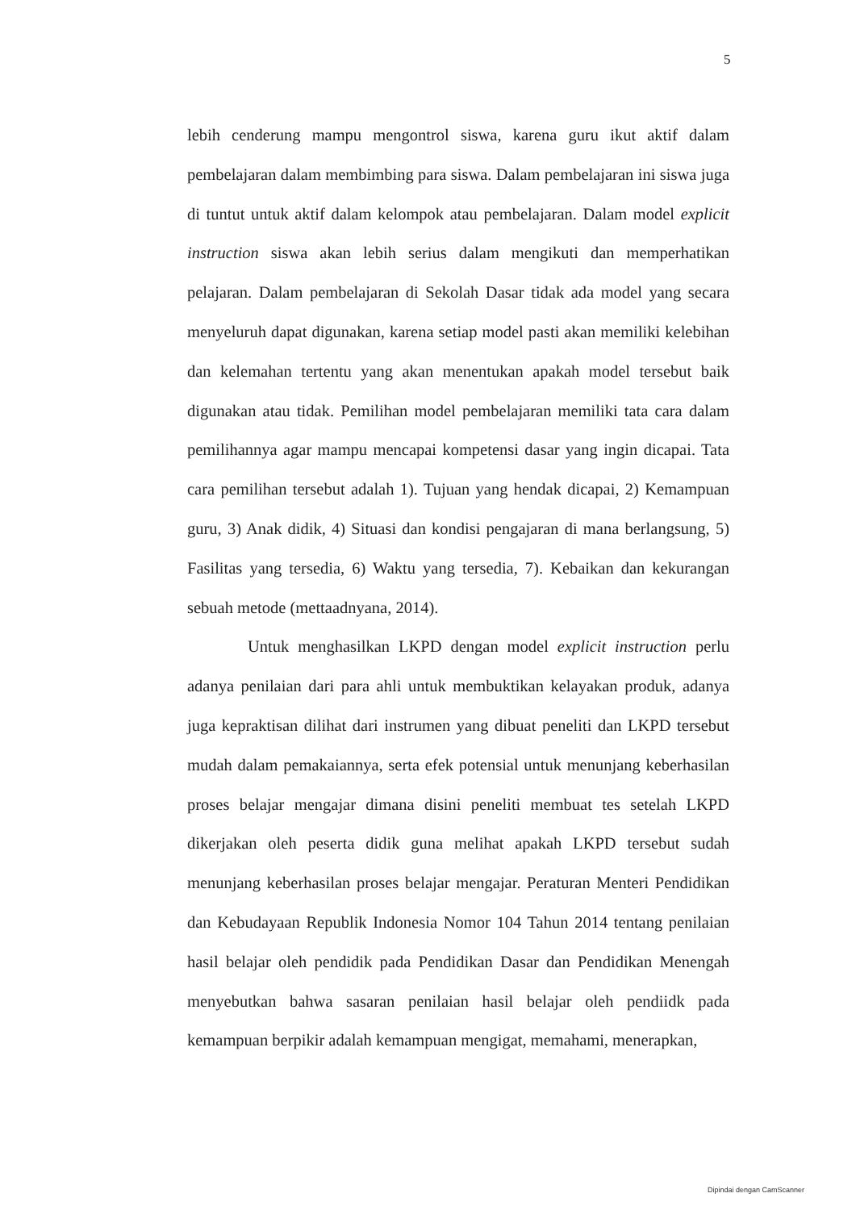5
lebih cenderung mampu mengontrol siswa, karena guru ikut aktif dalam pembelajaran dalam membimbing para siswa. Dalam pembelajaran ini siswa juga di tuntut untuk aktif dalam kelompok atau pembelajaran. Dalam model explicit instruction siswa akan lebih serius dalam mengikuti dan memperhatikan pelajaran. Dalam pembelajaran di Sekolah Dasar tidak ada model yang secara menyeluruh dapat digunakan, karena setiap model pasti akan memiliki kelebihan dan kelemahan tertentu yang akan menentukan apakah model tersebut baik digunakan atau tidak. Pemilihan model pembelajaran memiliki tata cara dalam pemilihannya agar mampu mencapai kompetensi dasar yang ingin dicapai. Tata cara pemilihan tersebut adalah 1). Tujuan yang hendak dicapai, 2) Kemampuan guru, 3) Anak didik, 4) Situasi dan kondisi pengajaran di mana berlangsung, 5) Fasilitas yang tersedia, 6) Waktu yang tersedia, 7). Kebaikan dan kekurangan sebuah metode (mettaadnyana, 2014).
Untuk menghasilkan LKPD dengan model explicit instruction perlu adanya penilaian dari para ahli untuk membuktikan kelayakan produk, adanya juga kepraktisan dilihat dari instrumen yang dibuat peneliti dan LKPD tersebut mudah dalam pemakaiannya, serta efek potensial untuk menunjang keberhasilan proses belajar mengajar dimana disini peneliti membuat tes setelah LKPD dikerjakan oleh peserta didik guna melihat apakah LKPD tersebut sudah menunjang keberhasilan proses belajar mengajar. Peraturan Menteri Pendidikan dan Kebudayaan Republik Indonesia Nomor 104 Tahun 2014 tentang penilaian hasil belajar oleh pendidik pada Pendidikan Dasar dan Pendidikan Menengah menyebutkan bahwa sasaran penilaian hasil belajar oleh pendiidk pada kemampuan berpikir adalah kemampuan mengigat, memahami, menerapkan,
Dipindai dengan CamScanner